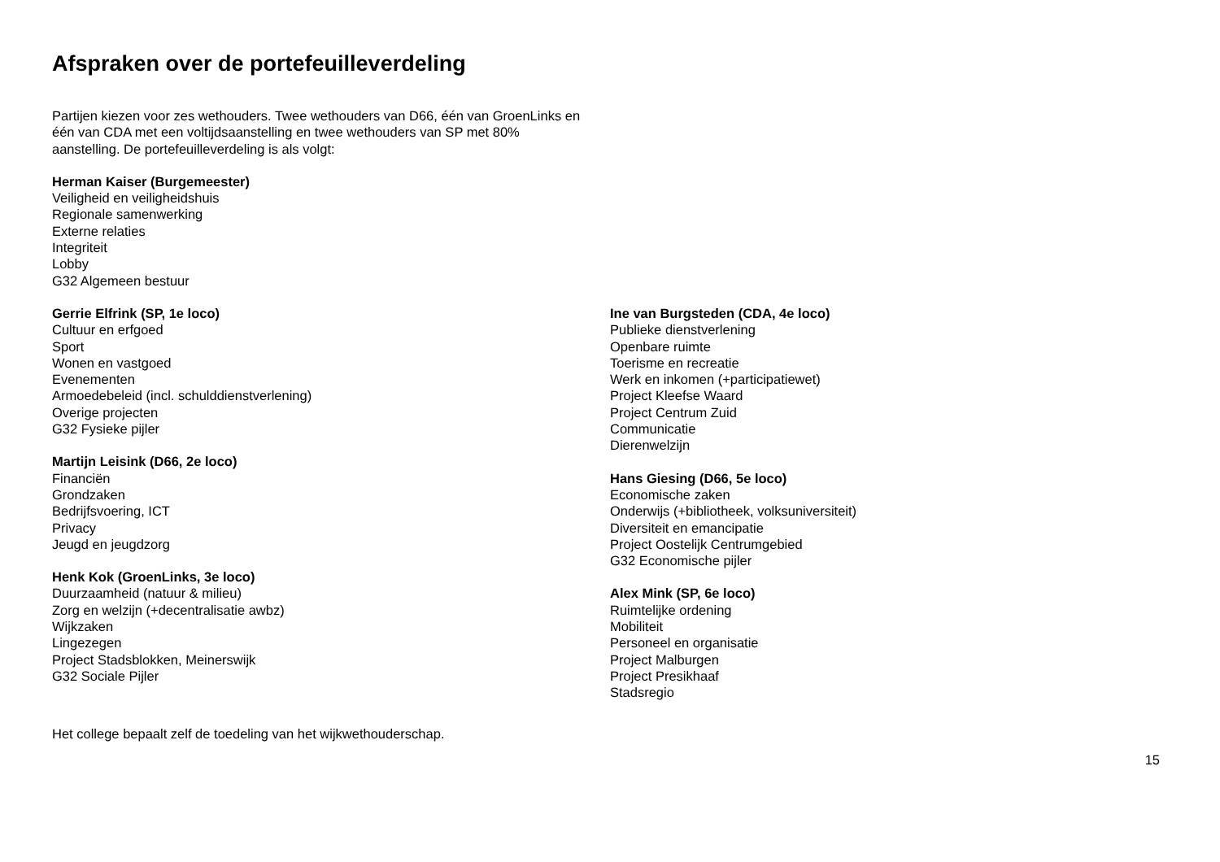Afspraken over de portefeuilleverdeling
Partijen kiezen voor zes wethouders. Twee wethouders van D66, één van GroenLinks en één van CDA met een voltijdsaanstelling en twee wethouders van SP met 80% aanstelling. De portefeuilleverdeling is als volgt:
Herman Kaiser (Burgemeester)
Veiligheid en veiligheidshuis
Regionale samenwerking
Externe relaties
Integriteit
Lobby
G32 Algemeen bestuur
Gerrie Elfrink (SP, 1e loco)
Cultuur en erfgoed
Sport
Wonen en vastgoed
Evenementen
Armoedebeleid (incl. schulddienstverlening)
Overige projecten
G32 Fysieke pijler
Martijn Leisink (D66, 2e loco)
Financiën
Grondzaken
Bedrijfsvoering, ICT
Privacy
Jeugd en jeugdzorg
Henk Kok (GroenLinks, 3e loco)
Duurzaamheid (natuur & milieu)
Zorg en welzijn (+decentralisatie awbz)
Wijkzaken
Lingezegen
Project Stadsblokken, Meinerswijk
G32 Sociale Pijler
Ine van Burgsteden (CDA, 4e loco)
Publieke dienstverlening
Openbare ruimte
Toerisme en recreatie
Werk en inkomen (+participatiewet)
Project Kleefse Waard
Project Centrum Zuid
Communicatie
Dierenwelzijn
Hans Giesing (D66, 5e loco)
Economische zaken
Onderwijs (+bibliotheek, volksuniversiteit)
Diversiteit en emancipatie
Project Oostelijk Centrumgebied
G32 Economische pijler
Alex Mink (SP, 6e loco)
Ruimtelijke ordening
Mobiliteit
Personeel en organisatie
Project Malburgen
Project Presikhaaf
Stadsregio
Het college bepaalt zelf de toedeling van het wijkwethouderschap.
15